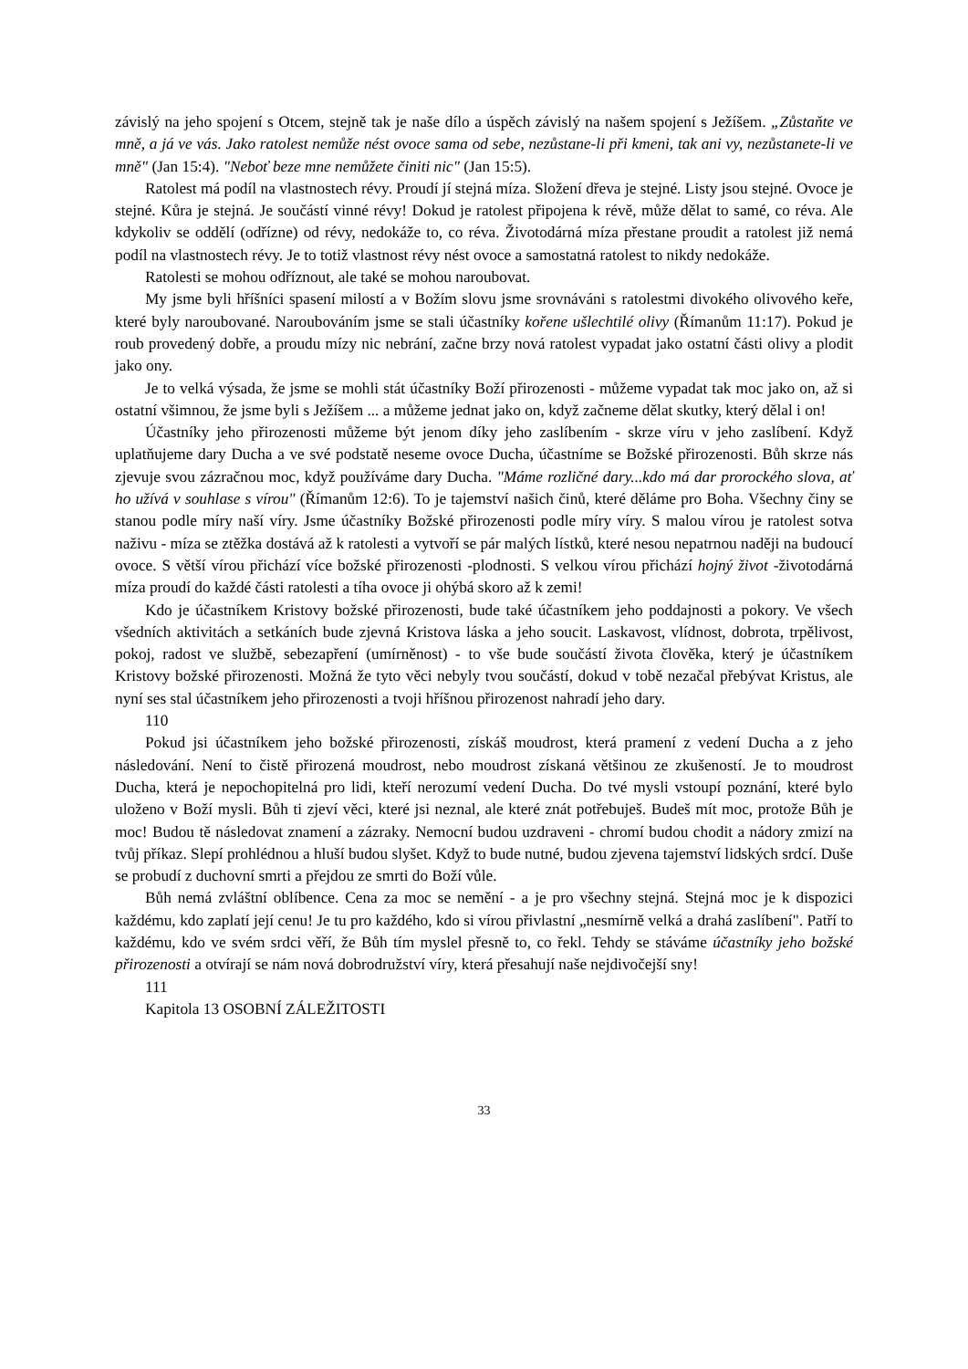závislý na jeho spojení s Otcem, stejně tak je naše dílo a úspěch závislý na našem spojení s Ježíšem. „Zůstaňte ve mně, a já ve vás. Jako ratolest nemůže nést ovoce sama od sebe, nezůstane-li při kmeni, tak ani vy, nezůstanete-li ve mně" (Jan 15:4). "Neboť beze mne nemůžete činiti nic" (Jan 15:5).
Ratolest má podíl na vlastnostech révy. Proudí jí stejná míza. Složení dřeva je stejné. Listy jsou stejné. Ovoce je stejné. Kůra je stejná. Je součástí vinné révy! Dokud je ratolest připojena k révě, může dělat to samé, co réva. Ale kdykoliv se oddělí (odřízne) od révy, nedokáže to, co réva. Životodárná míza přestane proudit a ratolest již nemá podíl na vlastnostech révy. Je to totiž vlastnost révy nést ovoce a samostatná ratolest to nikdy nedokáže.
Ratolesti se mohou odříznout, ale také se mohou naroubovat.
My jsme byli hříšníci spasení milostí a v Božím slovu jsme srovnáváni s ratolestmi divokého olivového keře, které byly naroubované. Naroubováním jsme se stali účastníky kořene ušlechtilé olivy (Římanům 11:17). Pokud je roub provedený dobře, a proudu mízy nic nebrání, začne brzy nová ratolest vypadat jako ostatní části olivy a plodit jako ony.
Je to velká výsada, že jsme se mohli stát účastníky Boží přirozenosti - můžeme vypadat tak moc jako on, až si ostatní všimnou, že jsme byli s Ježíšem ... a můžeme jednat jako on, když začneme dělat skutky, který dělal i on!
Účastníky jeho přirozenosti můžeme být jenom díky jeho zaslíbením - skrze víru v jeho zaslíbení. Když uplatňujeme dary Ducha a ve své podstatě neseme ovoce Ducha, účastníme se Božské přirozenosti. Bůh skrze nás zjevuje svou zázračnou moc, když používáme dary Ducha. "Máme rozličné dary...kdo má dar prorockého slova, ať ho užívá v souhlase s vírou" (Římanům 12:6). To je tajemství našich činů, které děláme pro Boha. Všechny činy se stanou podle míry naší víry. Jsme účastníky Božské přirozenosti podle míry víry. S malou vírou je ratolest sotva naživu - míza se ztěžka dostává až k ratolesti a vytvoří se pár malých lístků, které nesou nepatrnou naději na budoucí ovoce. S větší vírou přichází více božské přirozenosti -plodnosti. S velkou vírou přichází hojný život -životodárná míza proudí do každé části ratolesti a tíha ovoce ji ohýbá skoro až k zemi!
Kdo je účastníkem Kristovy božské přirozenosti, bude také účastníkem jeho poddajnosti a pokory. Ve všech všedních aktivitách a setkáních bude zjevná Kristova láska a jeho soucit. Laskavost, vlídnost, dobrota, trpělivost, pokoj, radost ve službě, sebezapření (umírněnost) - to vše bude součástí života člověka, který je účastníkem Kristovy božské přirozenosti. Možná že tyto věci nebyly tvou součástí, dokud v tobě nezačal přebývat Kristus, ale nyní ses stal účastníkem jeho přirozenosti a tvoji hříšnou přirozenost nahradí jeho dary.
110
Pokud jsi účastníkem jeho božské přirozenosti, získáš moudrost, která pramení z vedení Ducha a z jeho následování. Není to čistě přirozená moudrost, nebo moudrost získaná většinou ze zkušeností. Je to moudrost Ducha, která je nepochopitelná pro lidi, kteří nerozumí vedení Ducha. Do tvé mysli vstoupí poznání, které bylo uloženo v Boží mysli. Bůh ti zjeví věci, které jsi neznal, ale které znát potřebuješ. Budeš mít moc, protože Bůh je moc! Budou tě následovat znamení a zázraky. Nemocní budou uzdraveni - chromí budou chodit a nádory zmizí na tvůj příkaz. Slepí prohlédnou a hluší budou slyšet. Když to bude nutné, budou zjevena tajemství lidských srdcí. Duše se probudí z duchovní smrti a přejdou ze smrti do Boží vůle.
Bůh nemá zvláštní oblíbence. Cena za moc se nemění - a je pro všechny stejná. Stejná moc je k dispozici každému, kdo zaplatí její cenu! Je tu pro každého, kdo si vírou přivlastní „nesmírně velká a drahá zaslíbení". Patří to každému, kdo ve svém srdci věří, že Bůh tím myslel přesně to, co řekl. Tehdy se stáváme účastníky jeho božské přirozenosti a otvírají se nám nová dobrodružství víry, která přesahují naše nejdivočejší sny!
111
Kapitola 13 OSOBNÍ ZÁLEŽITOSTI
33